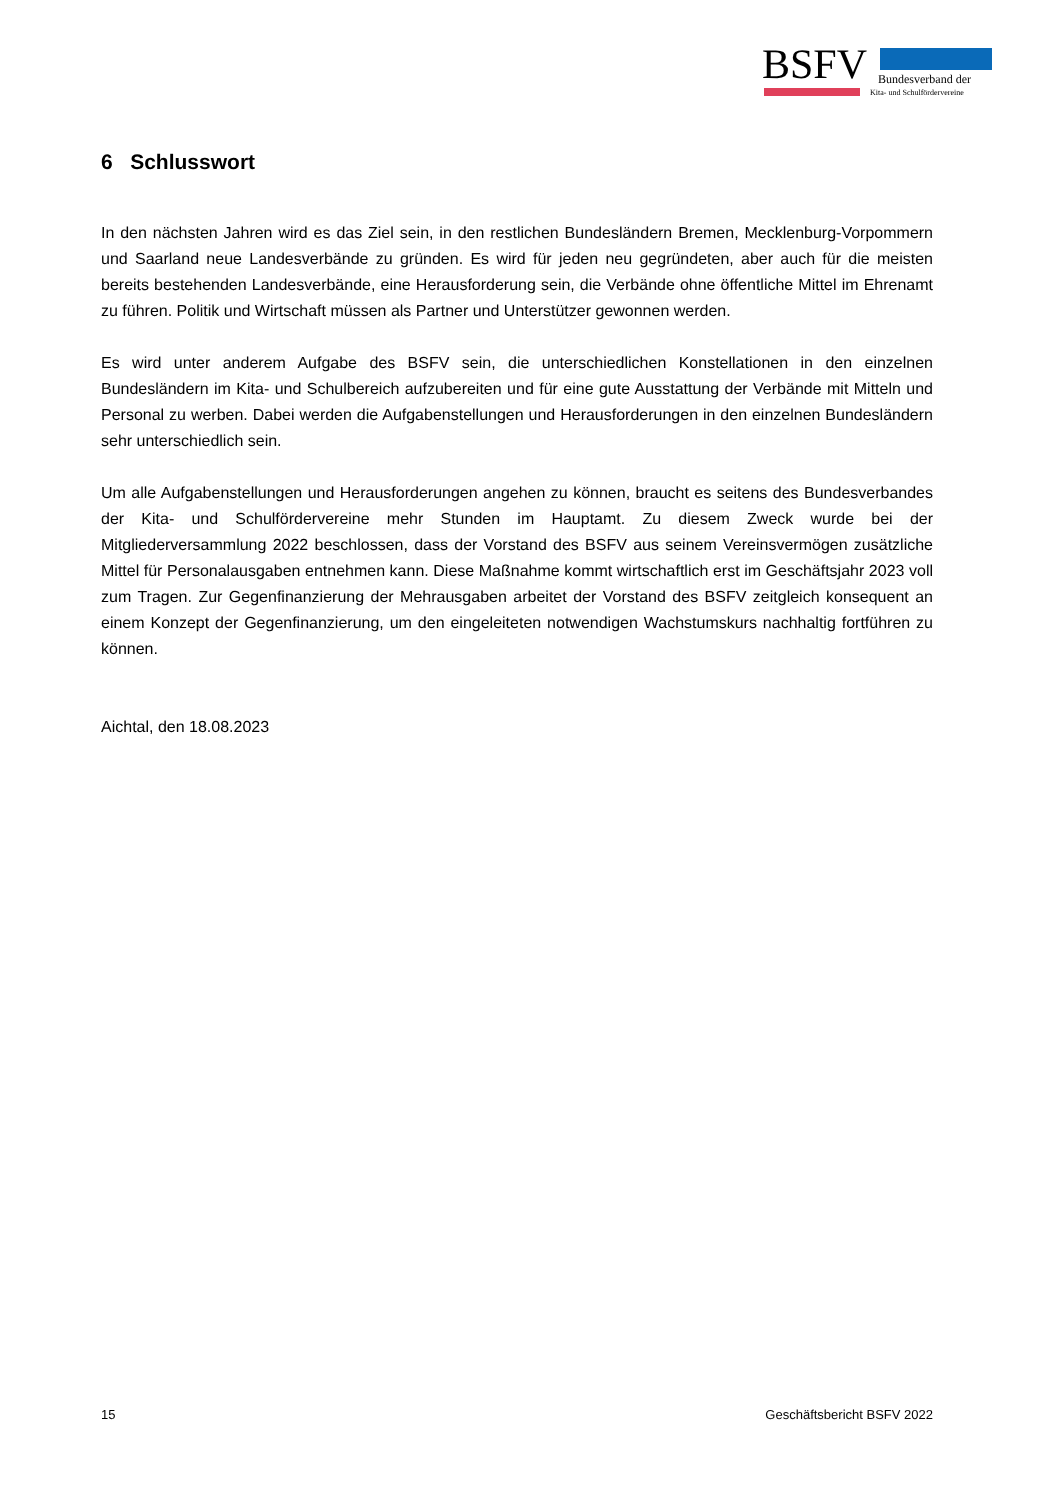BSFV Bundesverband der
Kita- und Schulfördervereine
6 Schlusswort
In den nächsten Jahren wird es das Ziel sein, in den restlichen Bundesländern Bremen, Mecklenburg-Vorpommern und Saarland neue Landesverbände zu gründen. Es wird für jeden neu gegründeten, aber auch für die meisten bereits bestehenden Landesverbände, eine Herausforderung sein, die Verbände ohne öffentliche Mittel im Ehrenamt zu führen. Politik und Wirtschaft müssen als Partner und Unterstützer gewonnen werden.
Es wird unter anderem Aufgabe des BSFV sein, die unterschiedlichen Konstellationen in den einzelnen Bundesländern im Kita- und Schulbereich aufzubereiten und für eine gute Ausstattung der Verbände mit Mitteln und Personal zu werben. Dabei werden die Aufgabenstellungen und Herausforderungen in den einzelnen Bundesländern sehr unterschiedlich sein.
Um alle Aufgabenstellungen und Herausforderungen angehen zu können, braucht es seitens des Bundesverbandes der Kita- und Schulfördervereine mehr Stunden im Hauptamt. Zu diesem Zweck wurde bei der Mitgliederversammlung 2022 beschlossen, dass der Vorstand des BSFV aus seinem Vereinsvermögen zusätzliche Mittel für Personalausgaben entnehmen kann. Diese Maßnahme kommt wirtschaftlich erst im Geschäftsjahr 2023 voll zum Tragen. Zur Gegenfinanzierung der Mehrausgaben arbeitet der Vorstand des BSFV zeitgleich konsequent an einem Konzept der Gegenfinanzierung, um den eingeleiteten notwendigen Wachstumskurs nachhaltig fortführen zu können.
Aichtal, den 18.08.2023
15 Geschäftsbericht BSFV 2022